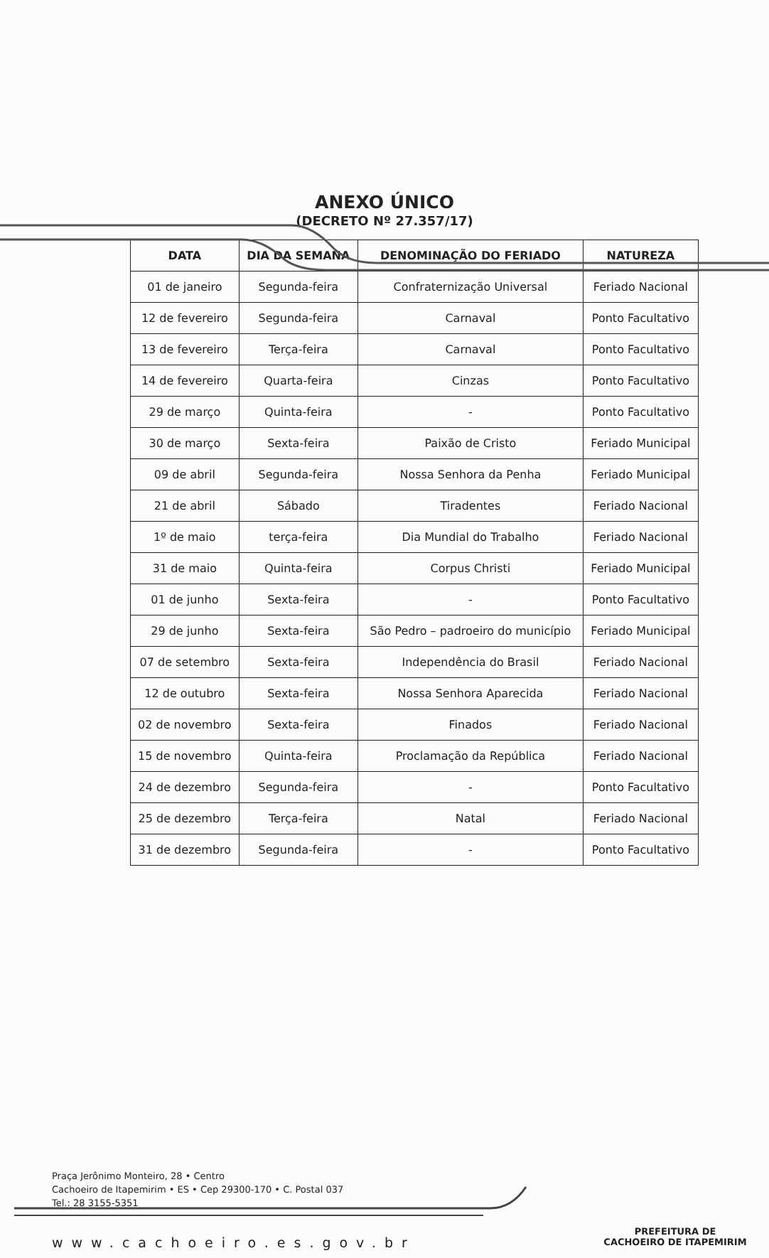ANEXO ÚNICO
(DECRETO Nº 27.357/17)
| DATA | DIA DA SEMANA | DENOMINAÇÃO DO FERIADO | NATUREZA |
| --- | --- | --- | --- |
| 01 de janeiro | Segunda-feira | Confraternização Universal | Feriado Nacional |
| 12 de fevereiro | Segunda-feira | Carnaval | Ponto Facultativo |
| 13 de fevereiro | Terça-feira | Carnaval | Ponto Facultativo |
| 14 de fevereiro | Quarta-feira | Cinzas | Ponto Facultativo |
| 29 de março | Quinta-feira | - | Ponto Facultativo |
| 30 de março | Sexta-feira | Paixão de Cristo | Feriado Municipal |
| 09 de abril | Segunda-feira | Nossa Senhora da Penha | Feriado Municipal |
| 21 de abril | Sábado | Tiradentes | Feriado Nacional |
| 1º de maio | terça-feira | Dia Mundial do Trabalho | Feriado Nacional |
| 31 de maio | Quinta-feira | Corpus Christi | Feriado Municipal |
| 01 de junho | Sexta-feira | - | Ponto Facultativo |
| 29 de junho | Sexta-feira | São Pedro – padroeiro do município | Feriado Municipal |
| 07 de setembro | Sexta-feira | Independência do Brasil | Feriado Nacional |
| 12 de outubro | Sexta-feira | Nossa Senhora Aparecida | Feriado Nacional |
| 02 de novembro | Sexta-feira | Finados | Feriado Nacional |
| 15 de novembro | Quinta-feira | Proclamação da República | Feriado Nacional |
| 24 de dezembro | Segunda-feira | - | Ponto Facultativo |
| 25 de dezembro | Terça-feira | Natal | Feriado Nacional |
| 31 de dezembro | Segunda-feira | - | Ponto Facultativo |
Praça Jerônimo Monteiro, 28 • Centro
Cachoeiro de Itapemirim • ES • Cep 29300-170 • C. Postal 037
Tel.: 28 3155-5351
www.cachoeiro.es.gov.br
PREFEITURA DE
CACHOEIRO DE ITAPEMIRIM